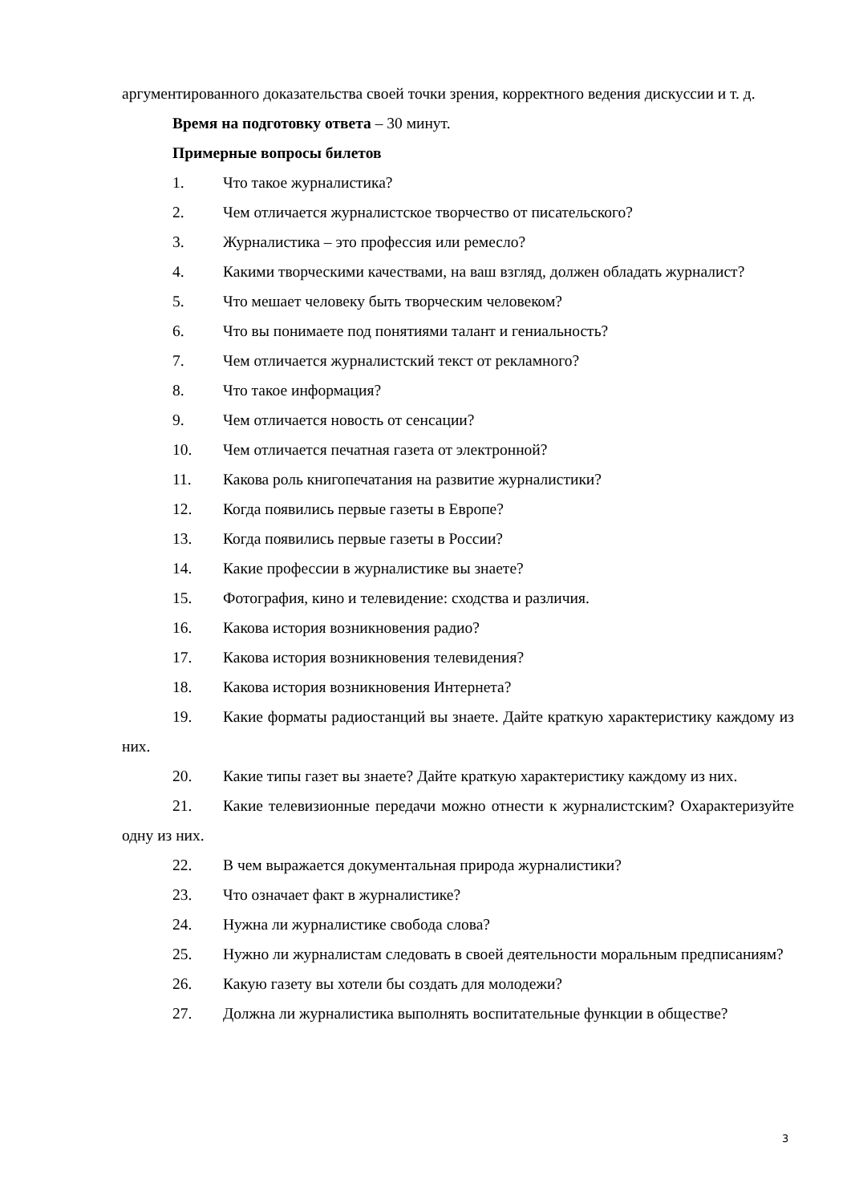аргументированного доказательства своей точки зрения, корректного ведения дискуссии и т. д.
Время на подготовку ответа – 30 минут.
Примерные вопросы билетов
1. Что такое журналистика?
2. Чем отличается журналистское творчество от писательского?
3. Журналистика – это профессия или ремесло?
4. Какими творческими качествами, на ваш взгляд, должен обладать журналист?
5. Что мешает человеку быть творческим человеком?
6. Что вы понимаете под понятиями талант и гениальность?
7. Чем отличается журналистский текст от рекламного?
8. Что такое информация?
9. Чем отличается новость от сенсации?
10. Чем отличается печатная газета от электронной?
11. Какова роль книгопечатания на развитие журналистики?
12. Когда появились первые газеты в Европе?
13. Когда появились первые газеты в России?
14. Какие профессии в журналистике вы знаете?
15. Фотография, кино и телевидение: сходства и различия.
16. Какова история возникновения радио?
17. Какова история возникновения телевидения?
18. Какова история возникновения Интернета?
19. Какие форматы радиостанций вы знаете. Дайте краткую характеристику каждому из них.
20. Какие типы газет вы знаете? Дайте краткую характеристику каждому из них.
21. Какие телевизионные передачи можно отнести к журналистским? Охарактеризуйте одну из них.
22. В чем выражается документальная природа журналистики?
23. Что означает факт в журналистике?
24. Нужна ли журналистике свобода слова?
25. Нужно ли журналистам следовать в своей деятельности моральным предписаниям?
26. Какую газету вы хотели бы создать для молодежи?
27. Должна ли журналистика выполнять воспитательные функции в обществе?
3